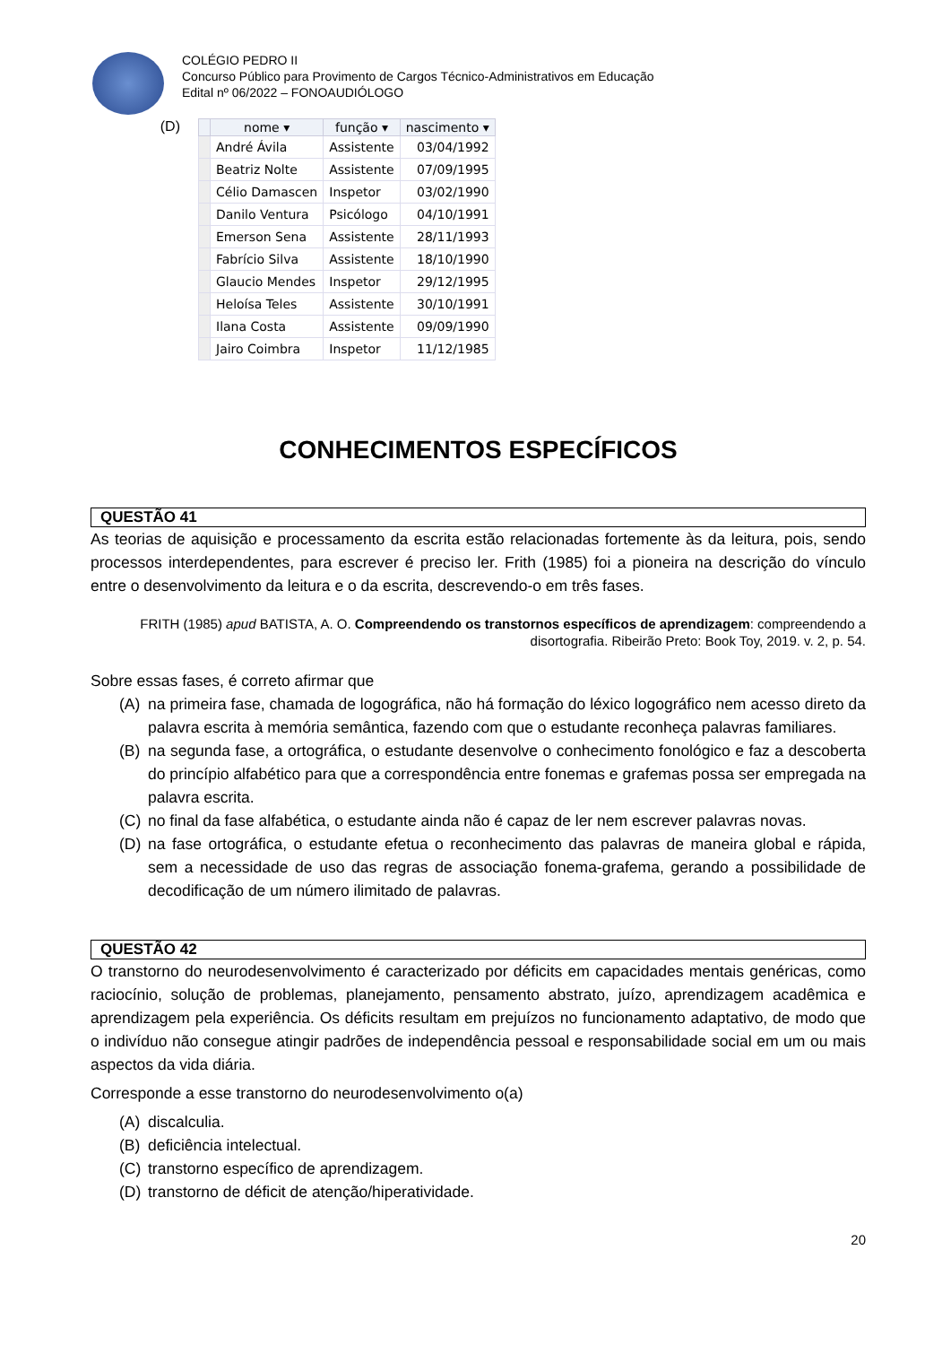COLÉGIO PEDRO II
Concurso Público para Provimento de Cargos Técnico-Administrativos em Educação
Edital nº 06/2022 – FONOAUDIÓLOGO
(D)
| | nome ▾ | função ▾ | nascimento ▾ |
| --- | --- | --- | --- |
| | André Ávila | Assistente | 03/04/1992 |
| | Beatriz Nolte | Assistente | 07/09/1995 |
| | Célio Damascen | Inspetor | 03/02/1990 |
| | Danilo Ventura | Psicólogo | 04/10/1991 |
| | Emerson Sena | Assistente | 28/11/1993 |
| | Fabrício Silva | Assistente | 18/10/1990 |
| | Glaucio Mendes | Inspetor | 29/12/1995 |
| | Heloísa Teles | Assistente | 30/10/1991 |
| | Ilana Costa | Assistente | 09/09/1990 |
| | Jairo Coimbra | Inspetor | 11/12/1985 |
CONHECIMENTOS ESPECÍFICOS
QUESTÃO 41
As teorias de aquisição e processamento da escrita estão relacionadas fortemente às da leitura, pois, sendo processos interdependentes, para escrever é preciso ler. Frith (1985) foi a pioneira na descrição do vínculo entre o desenvolvimento da leitura e o da escrita, descrevendo-o em três fases.
FRITH (1985) apud BATISTA, A. O. Compreendendo os transtornos específicos de aprendizagem: compreendendo a disortografia. Ribeirão Preto: Book Toy, 2019. v. 2, p. 54.
Sobre essas fases, é correto afirmar que
(A) na primeira fase, chamada de logográfica, não há formação do léxico logográfico nem acesso direto da palavra escrita à memória semântica, fazendo com que o estudante reconheça palavras familiares.
(B) na segunda fase, a ortográfica, o estudante desenvolve o conhecimento fonológico e faz a descoberta do princípio alfabético para que a correspondência entre fonemas e grafemas possa ser empregada na palavra escrita.
(C) no final da fase alfabética, o estudante ainda não é capaz de ler nem escrever palavras novas.
(D) na fase ortográfica, o estudante efetua o reconhecimento das palavras de maneira global e rápida, sem a necessidade de uso das regras de associação fonema-grafema, gerando a possibilidade de decodificação de um número ilimitado de palavras.
QUESTÃO 42
O transtorno do neurodesenvolvimento é caracterizado por déficits em capacidades mentais genéricas, como raciocínio, solução de problemas, planejamento, pensamento abstrato, juízo, aprendizagem acadêmica e aprendizagem pela experiência. Os déficits resultam em prejuízos no funcionamento adaptativo, de modo que o indivíduo não consegue atingir padrões de independência pessoal e responsabilidade social em um ou mais aspectos da vida diária.
Corresponde a esse transtorno do neurodesenvolvimento o(a)
(A) discalculia.
(B) deficiência intelectual.
(C) transtorno específico de aprendizagem.
(D) transtorno de déficit de atenção/hiperatividade.
20